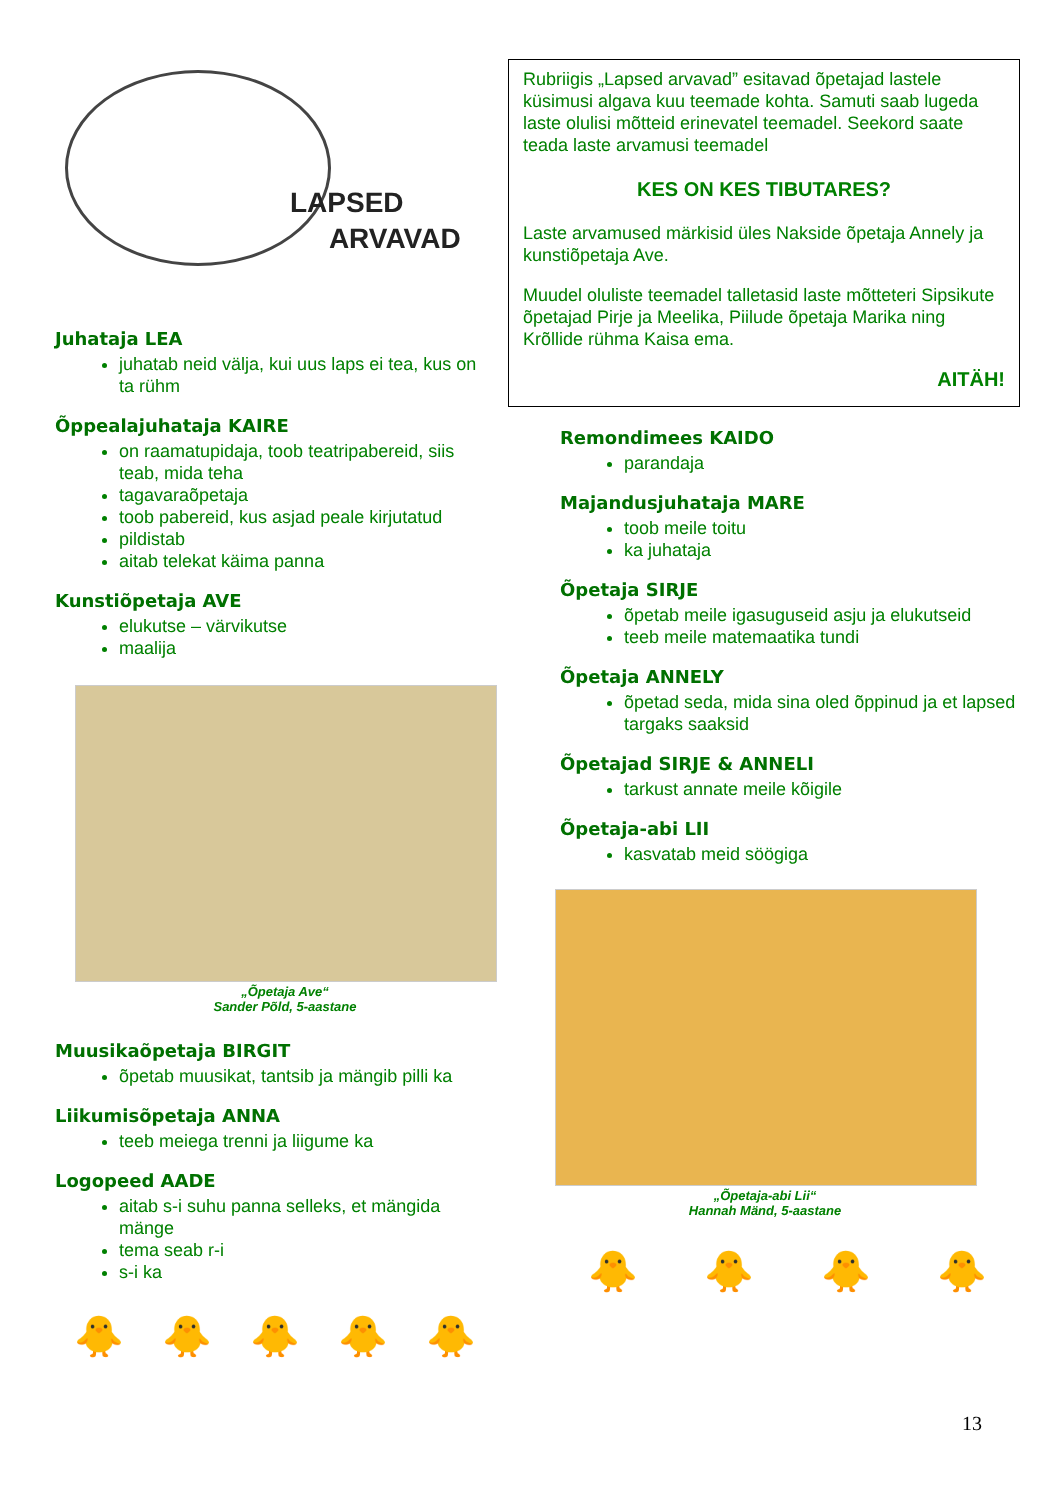LAPSED
ARVAVAD
Juhataja LEA
juhatab neid välja, kui uus laps ei tea, kus on ta rühm
Õppealajuhataja KAIRE
on raamatupidaja, toob teatripabereid, siis teab, mida teha
tagavaraõpetaja
toob pabereid, kus asjad peale kirjutatud
pildistab
aitab telekat käima panna
Kunstiõpetaja AVE
elukutse – värvikutse
maalija
„Õpetaja Ave“
Sander Põld, 5-aastane
Muusikaõpetaja BIRGIT
õpetab muusikat, tantsib ja mängib pilli ka
Liikumisõpetaja ANNA
teeb meiega trenni ja liigume ka
Logopeed AADE
aitab s-i suhu panna selleks, et mängida mänge
tema seab r-i
s-i ka
🐥 🐥 🐥 🐥 🐥
Rubriigis „Lapsed arvavad” esitavad õpetajad lastele küsimusi algava kuu teemade kohta. Samuti saab lugeda laste olulisi mõtteid erinevatel teemadel. Seekord saate teada laste arvamusi teemadel
KES ON KES TIBUTARES?
Laste arvamused märkisid üles Nakside õpetaja Annely ja kunstiõpetaja Ave.
Muudel oluliste teemadel talletasid laste mõtteteri Sipsikute õpetajad Pirje ja Meelika, Piilude õpetaja Marika ning Krõllide rühma Kaisa ema.
AITÄH!
Remondimees KAIDO
parandaja
Majandusjuhataja MARE
toob meile toitu
ka juhataja
Õpetaja SIRJE
õpetab meile igasuguseid asju ja elukutseid
teeb meile matemaatika tundi
Õpetaja ANNELY
õpetad seda, mida sina oled õppinud ja et lapsed targaks saaksid
Õpetajad SIRJE & ANNELI
tarkust annate meile kõigile
Õpetaja-abi LII
kasvatab meid söögiga
„Õpetaja-abi Lii“
Hannah Mänd, 5-aastane
🐥 🐥 🐥 🐥
13